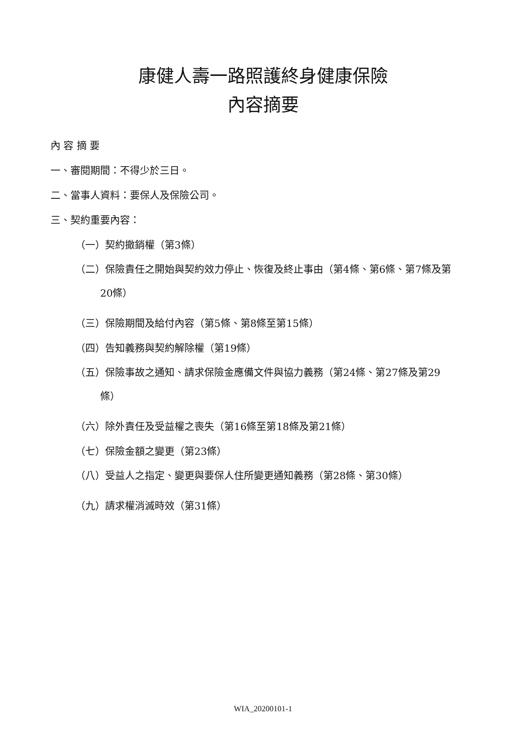康健人壽一路照護終身健康保險
內容摘要
內 容 摘 要
一、審閱期間：不得少於三日。
二、當事人資料：要保人及保險公司。
三、契約重要內容：
（一）契約撤銷權（第3條）
（二）保險責任之開始與契約效力停止、恢復及終止事由（第4條、第6條、第7條及第20條）
（三）保險期間及給付內容（第5條、第8條至第15條）
（四）告知義務與契約解除權（第19條）
（五）保險事故之通知、請求保險金應備文件與協力義務（第24條、第27條及第29條）
（六）除外責任及受益權之喪失（第16條至第18條及第21條）
（七）保險金額之變更（第23條）
（八）受益人之指定、變更與要保人住所變更通知義務（第28條、第30條）
（九）請求權消滅時效（第31條）
WIA_20200101-1